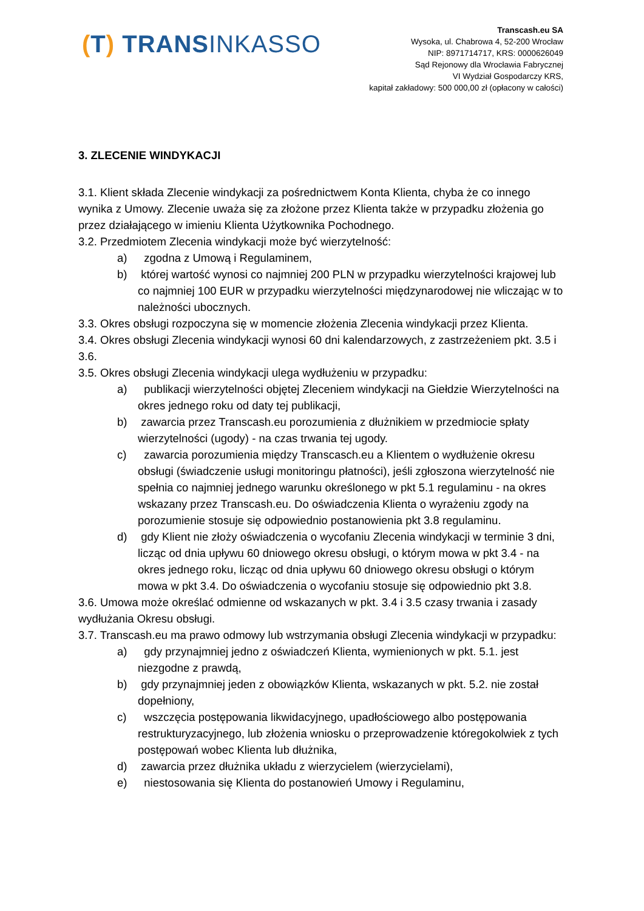(T) TRANSINKASSO
Transcash.eu SA
Wysoka, ul. Chabrowa 4, 52-200 Wrocław
NIP: 8971714717, KRS: 0000626049
Sąd Rejonowy dla Wrocławia Fabrycznej
VI Wydział Gospodarczy KRS,
kapitał zakładowy: 500 000,00 zł (opłacony w całości)
3. ZLECENIE WINDYKACJI
3.1. Klient składa Zlecenie windykacji za pośrednictwem Konta Klienta, chyba że co innego wynika z Umowy. Zlecenie uważa się za złożone przez Klienta także w przypadku złożenia go przez działającego w imieniu Klienta Użytkownika Pochodnego.
3.2. Przedmiotem Zlecenia windykacji może być wierzytelność:
a) zgodna z Umową i Regulaminem,
b) której wartość wynosi co najmniej 200 PLN w przypadku wierzytelności krajowej lub co najmniej 100 EUR w przypadku wierzytelności międzynarodowej nie wliczając w to należności ubocznych.
3.3. Okres obsługi rozpoczyna się w momencie złożenia Zlecenia windykacji przez Klienta.
3.4. Okres obsługi Zlecenia windykacji wynosi 60 dni kalendarzowych, z zastrzeżeniem pkt. 3.5 i 3.6.
3.5. Okres obsługi Zlecenia windykacji ulega wydłużeniu w przypadku:
a) publikacji wierzytelności objętej Zleceniem windykacji na Giełdzie Wierzytelności na okres jednego roku od daty tej publikacji,
b) zawarcia przez Transcash.eu porozumienia z dłużnikiem w przedmiocie spłaty wierzytelności (ugody) - na czas trwania tej ugody.
c) zawarcia porozumienia między Transcasch.eu a Klientem o wydłużenie okresu obsługi (świadczenie usługi monitoringu płatności), jeśli zgłoszona wierzytelność nie spełnia co najmniej jednego warunku określonego w pkt 5.1 regulaminu - na okres wskazany przez Transcash.eu. Do oświadczenia Klienta o wyrażeniu zgody na porozumienie stosuje się odpowiednio postanowienia pkt 3.8 regulaminu.
d) gdy Klient nie złoży oświadczenia o wycofaniu Zlecenia windykacji w terminie 3 dni, licząc od dnia upływu 60 dniowego okresu obsługi, o którym mowa w pkt 3.4 - na okres jednego roku, licząc od dnia upływu 60 dniowego okresu obsługi o którym mowa w pkt 3.4. Do oświadczenia o wycofaniu stosuje się odpowiednio pkt 3.8.
3.6. Umowa może określać odmienne od wskazanych w pkt. 3.4 i 3.5 czasy trwania i zasady wydłużania Okresu obsługi.
3.7. Transcash.eu ma prawo odmowy lub wstrzymania obsługi Zlecenia windykacji w przypadku:
a) gdy przynajmniej jedno z oświadczeń Klienta, wymienionych w pkt. 5.1. jest niezgodne z prawdą,
b) gdy przynajmniej jeden z obowiązków Klienta, wskazanych w pkt. 5.2. nie został dopełniony,
c) wszczęcia postępowania likwidacyjnego, upadłościowego albo postępowania restrukturyzacyjnego, lub złożenia wniosku o przeprowadzenie któregokolwiek z tych postępowań wobec Klienta lub dłużnika,
d) zawarcia przez dłużnika układu z wierzycielem (wierzycielami),
e) niestosowania się Klienta do postanowień Umowy i Regulaminu,